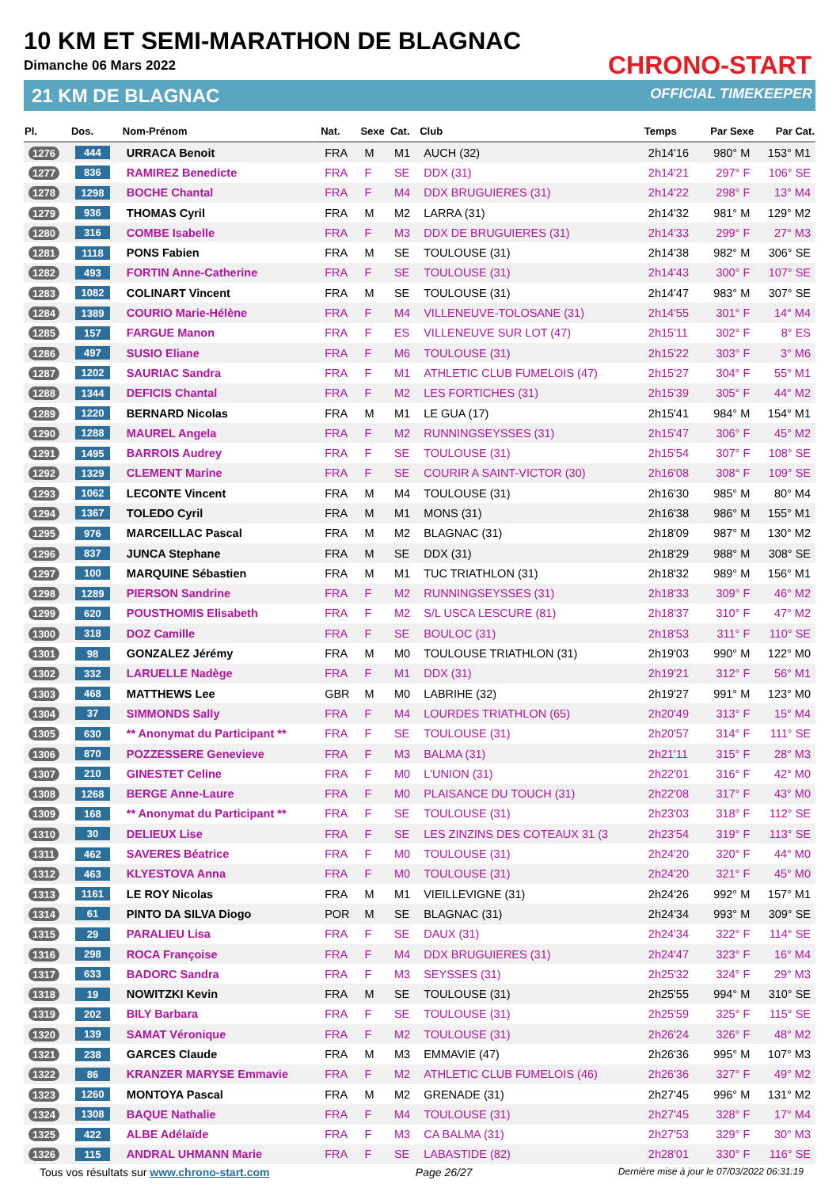10 KM ET SEMI-MARATHON DE BLAGNAC
Dimanche 06 Mars 2022
21 KM DE BLAGNAC
CHRONO-START
OFFICIAL TIMEKEEPER
| Pl. | Dos. | Nom-Prénom | Nat. | Sexe | Cat. | Club | Temps | Par Sexe | Par Cat. |
| --- | --- | --- | --- | --- | --- | --- | --- | --- | --- |
| 1276 | 444 | URRACA Benoit | FRA | M | M1 | AUCH (32) | 2h14'16 | 980° M | 153° M1 |
| 1277 | 836 | RAMIREZ Benedicte | FRA | F | SE | DDX (31) | 2h14'21 | 297° F | 106° SE |
| 1278 | 1298 | BOCHE Chantal | FRA | F | M4 | DDX BRUGUIERES (31) | 2h14'22 | 298° F | 13° M4 |
| 1279 | 936 | THOMAS Cyril | FRA | M | M2 | LARRA (31) | 2h14'32 | 981° M | 129° M2 |
| 1280 | 316 | COMBE Isabelle | FRA | F | M3 | DDX DE BRUGUIERES (31) | 2h14'33 | 299° F | 27° M3 |
| 1281 | 1118 | PONS Fabien | FRA | M | SE | TOULOUSE (31) | 2h14'38 | 982° M | 306° SE |
| 1282 | 493 | FORTIN Anne-Catherine | FRA | F | SE | TOULOUSE (31) | 2h14'43 | 300° F | 107° SE |
| 1283 | 1082 | COLINART Vincent | FRA | M | SE | TOULOUSE (31) | 2h14'47 | 983° M | 307° SE |
| 1284 | 1389 | COURIO Marie-Hélène | FRA | F | M4 | VILLENEUVE-TOLOSANE (31) | 2h14'55 | 301° F | 14° M4 |
| 1285 | 157 | FARGUE Manon | FRA | F | ES | VILLENEUVE SUR LOT (47) | 2h15'11 | 302° F | 8° ES |
| 1286 | 497 | SUSIO Eliane | FRA | F | M6 | TOULOUSE (31) | 2h15'22 | 303° F | 3° M6 |
| 1287 | 1202 | SAURIAC Sandra | FRA | F | M1 | ATHLETIC CLUB FUMELOIS (47) | 2h15'27 | 304° F | 55° M1 |
| 1288 | 1344 | DEFICIS Chantal | FRA | F | M2 | LES FORTICHES (31) | 2h15'39 | 305° F | 44° M2 |
| 1289 | 1220 | BERNARD Nicolas | FRA | M | M1 | LE GUA (17) | 2h15'41 | 984° M | 154° M1 |
| 1290 | 1288 | MAUREL Angela | FRA | F | M2 | RUNNINGSEYSSES (31) | 2h15'47 | 306° F | 45° M2 |
| 1291 | 1495 | BARROIS Audrey | FRA | F | SE | TOULOUSE (31) | 2h15'54 | 307° F | 108° SE |
| 1292 | 1329 | CLEMENT Marine | FRA | F | SE | COURIR A SAINT-VICTOR (30) | 2h16'08 | 308° F | 109° SE |
| 1293 | 1062 | LECONTE Vincent | FRA | M | M4 | TOULOUSE (31) | 2h16'30 | 985° M | 80° M4 |
| 1294 | 1367 | TOLEDO Cyril | FRA | M | M1 | MONS (31) | 2h16'38 | 986° M | 155° M1 |
| 1295 | 976 | MARCEILLAC Pascal | FRA | M | M2 | BLAGNAC (31) | 2h18'09 | 987° M | 130° M2 |
| 1296 | 837 | JUNCA Stephane | FRA | M | SE | DDX (31) | 2h18'29 | 988° M | 308° SE |
| 1297 | 100 | MARQUINE Sébastien | FRA | M | M1 | TUC TRIATHLON (31) | 2h18'32 | 989° M | 156° M1 |
| 1298 | 1289 | PIERSON Sandrine | FRA | F | M2 | RUNNINGSEYSSES (31) | 2h18'33 | 309° F | 46° M2 |
| 1299 | 620 | POUSTHOMIS Elisabeth | FRA | F | M2 | S/L USCA LESCURE (81) | 2h18'37 | 310° F | 47° M2 |
| 1300 | 318 | DOZ Camille | FRA | F | SE | BOULOC (31) | 2h18'53 | 311° F | 110° SE |
| 1301 | 98 | GONZALEZ Jérémy | FRA | M | M0 | TOULOUSE TRIATHLON (31) | 2h19'03 | 990° M | 122° M0 |
| 1302 | 332 | LARUELLE Nadège | FRA | F | M1 | DDX (31) | 2h19'21 | 312° F | 56° M1 |
| 1303 | 468 | MATTHEWS Lee | GBR | M | M0 | LABRIHE (32) | 2h19'27 | 991° M | 123° M0 |
| 1304 | 37 | SIMMONDS Sally | FRA | F | M4 | LOURDES TRIATHLON (65) | 2h20'49 | 313° F | 15° M4 |
| 1305 | 630 | ** Anonymat du Participant ** | FRA | F | SE | TOULOUSE (31) | 2h20'57 | 314° F | 111° SE |
| 1306 | 870 | POZZESSERE Genevieve | FRA | F | M3 | BALMA (31) | 2h21'11 | 315° F | 28° M3 |
| 1307 | 210 | GINESTET Celine | FRA | F | M0 | L'UNION (31) | 2h22'01 | 316° F | 42° M0 |
| 1308 | 1268 | BERGE Anne-Laure | FRA | F | M0 | PLAISANCE DU TOUCH (31) | 2h22'08 | 317° F | 43° M0 |
| 1309 | 168 | ** Anonymat du Participant ** | FRA | F | SE | TOULOUSE (31) | 2h23'03 | 318° F | 112° SE |
| 1310 | 30 | DELIEUX Lise | FRA | F | SE | LES ZINZINS DES COTEAUX 31 (3 | 2h23'54 | 319° F | 113° SE |
| 1311 | 462 | SAVERES Béatrice | FRA | F | M0 | TOULOUSE (31) | 2h24'20 | 320° F | 44° M0 |
| 1312 | 463 | KLYESTOVA Anna | FRA | F | M0 | TOULOUSE (31) | 2h24'20 | 321° F | 45° M0 |
| 1313 | 1161 | LE ROY Nicolas | FRA | M | M1 | VIEILLEVIGNE (31) | 2h24'26 | 992° M | 157° M1 |
| 1314 | 61 | PINTO DA SILVA Diogo | POR | M | SE | BLAGNAC (31) | 2h24'34 | 993° M | 309° SE |
| 1315 | 29 | PARALIEU Lisa | FRA | F | SE | DAUX (31) | 2h24'34 | 322° F | 114° SE |
| 1316 | 298 | ROCA Françoise | FRA | F | M4 | DDX BRUGUIERES (31) | 2h24'47 | 323° F | 16° M4 |
| 1317 | 633 | BADORC Sandra | FRA | F | M3 | SEYSSES (31) | 2h25'32 | 324° F | 29° M3 |
| 1318 | 19 | NOWITZKI Kevin | FRA | M | SE | TOULOUSE (31) | 2h25'55 | 994° M | 310° SE |
| 1319 | 202 | BILY Barbara | FRA | F | SE | TOULOUSE (31) | 2h25'59 | 325° F | 115° SE |
| 1320 | 139 | SAMAT Véronique | FRA | F | M2 | TOULOUSE (31) | 2h26'24 | 326° F | 48° M2 |
| 1321 | 238 | GARCES Claude | FRA | M | M3 | EMMAVIE (47) | 2h26'36 | 995° M | 107° M3 |
| 1322 | 86 | KRANZER MARYSE Emmavie | FRA | F | M2 | ATHLETIC CLUB FUMELOIS (46) | 2h26'36 | 327° F | 49° M2 |
| 1323 | 1260 | MONTOYA Pascal | FRA | M | M2 | GRENADE (31) | 2h27'45 | 996° M | 131° M2 |
| 1324 | 1308 | BAQUE Nathalie | FRA | F | M4 | TOULOUSE (31) | 2h27'45 | 328° F | 17° M4 |
| 1325 | 422 | ALBE Adélaïde | FRA | F | M3 | CA BALMA (31) | 2h27'53 | 329° F | 30° M3 |
| 1326 | 115 | ANDRAL UHMANN Marie | FRA | F | SE | LABASTIDE (82) | 2h28'01 | 330° F | 116° SE |
Tous vos résultats sur www.chrono-start.com Page 26/27 Dernière mise à jour le 07/03/2022 06:31:19